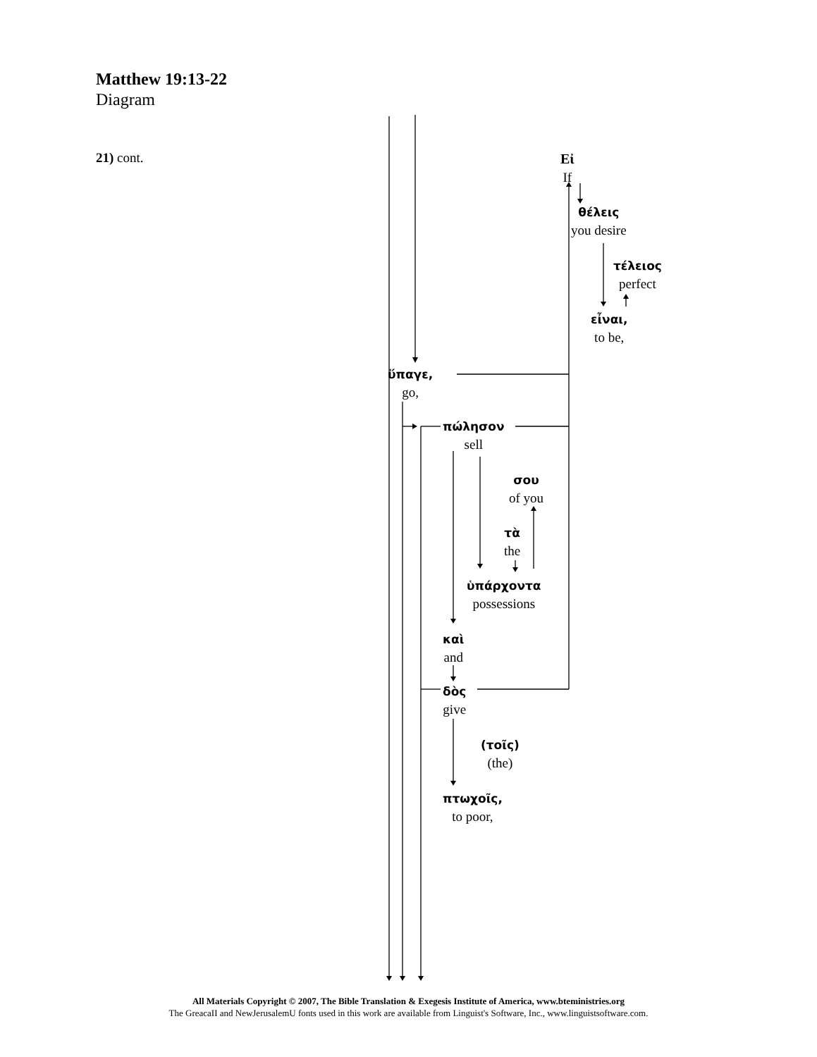Matthew 19:13-22
Diagram
21) cont.
Εἰ
If
θέλεις
you desire
τέλειος
perfect
εἶναι,
to be,
ὕπαγε,
go,
πώλησον
sell
σου
of you
τὰ
the
ὑπάρχοντα
possessions
καὶ
and
δὸς
give
(τοῖς)
(the)
πτωχοῖς,
to poor,
All Materials Copyright © 2007, The Bible Translation & Exegesis Institute of America, www.bteministries.org
The GreacaII and NewJerusalemU fonts used in this work are available from Linguist's Software, Inc., www.linguistsoftware.com.